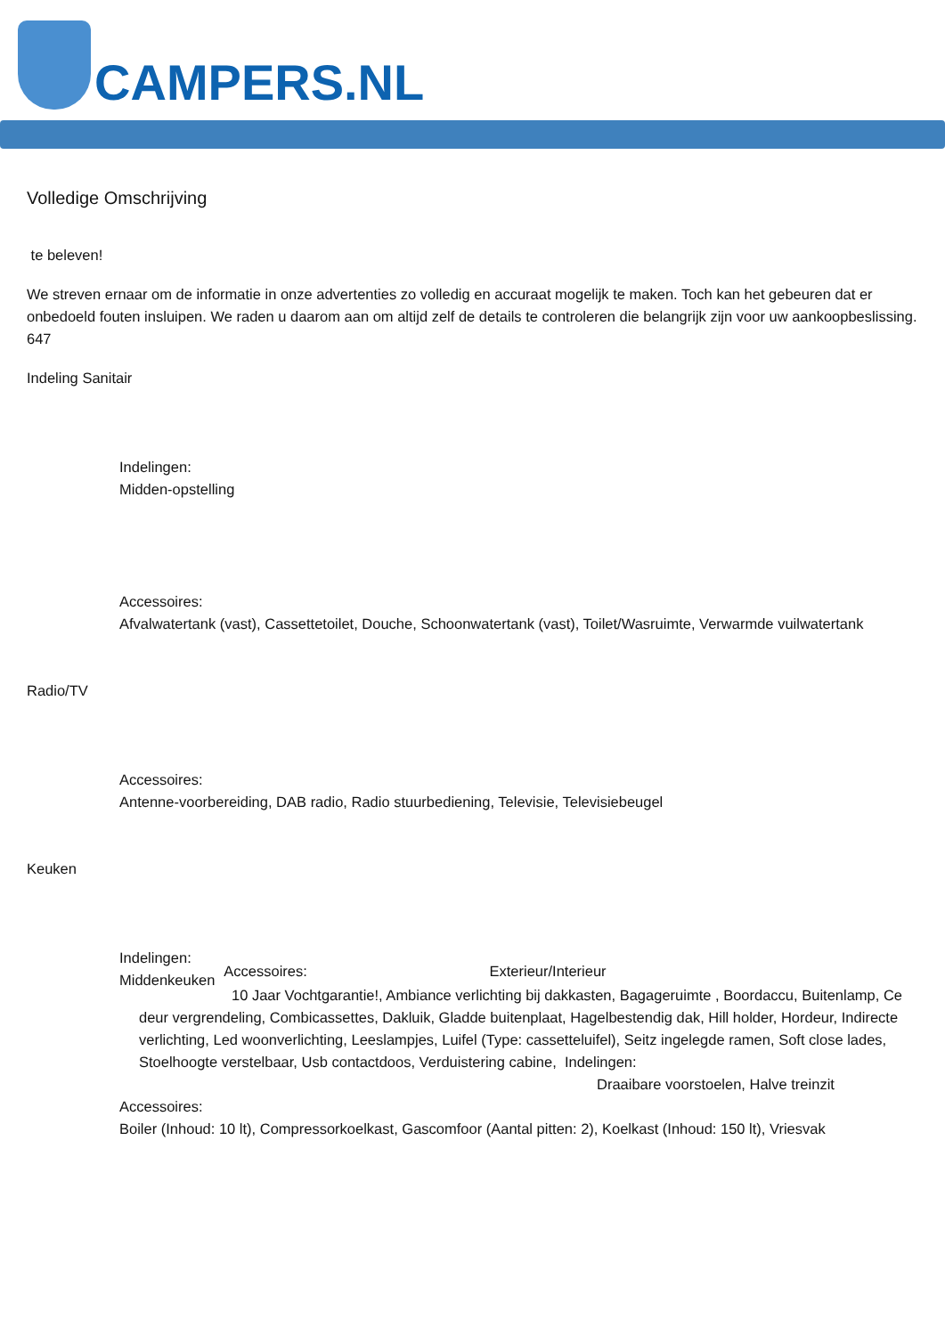CAMPERS.NL
Volledige Omschrijving
te beleven!
We streven ernaar om de informatie in onze advertenties zo volledig en accuraat mogelijk te maken. Toch kan het gebeuren dat er onbedoeld fouten insluipen. We raden u daarom aan om altijd zelf de details te controleren die belangrijk zijn voor uw aankoopbeslissing.
647
Indeling Sanitair
Indelingen:
Midden-opstelling
Accessoires:
Afvalwatertank (vast), Cassettetoilet, Douche, Schoonwatertank (vast), Toilet/Wasruimte, Verwarmde vuilwatertank
Radio/TV
Accessoires:
Antenne-voorbereiding, DAB radio, Radio stuurbediening, Televisie, Televisiebeugel
Keuken
Indelingen:
Middenkeuken
Accessoires: Exterieur/Interieur
10 Jaar Vochtgarantie!, Ambiance verlichting bij dakkasten, Bagageruimte , Boordaccu, Buitenlamp, Ce
deur vergrendeling, Combicassettes, Dakluik, Gladde buitenplaat, Hagelbestendig dak, Hill holder, Hordeur, Indirecte verlichting, Led woonverlichting, Leeslampjes, Luifel (Type: cassetteluifel), Seitz ingelegde ramen, Soft close lades, Stoelhoogte verstelbaar, Usb contactdoos, Verduistering cabine, Indelingen:
Draaibare voorstoelen, Halve treinzit
Accessoires:
Boiler (Inhoud: 10 lt), Compressorkoelkast, Gascomfoor (Aantal pitten: 2), Koelkast (Inhoud: 150 lt), Vriesvak